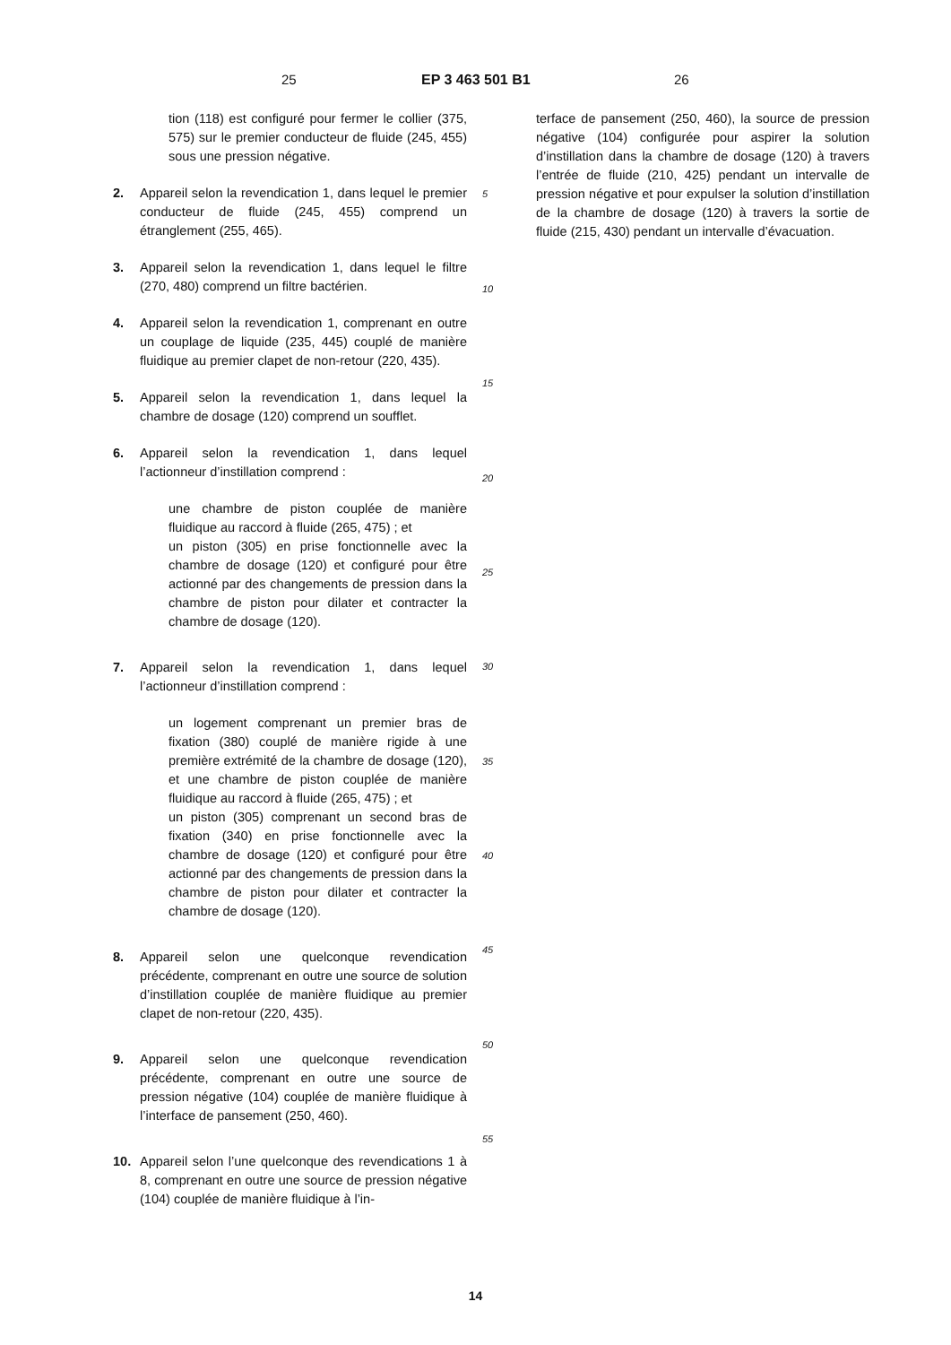25 EP 3 463 501 B1 26
tion (118) est configuré pour fermer le collier (375, 575) sur le premier conducteur de fluide (245, 455) sous une pression négative.
2. Appareil selon la revendication 1, dans lequel le premier conducteur de fluide (245, 455) comprend un étranglement (255, 465).
3. Appareil selon la revendication 1, dans lequel le filtre (270, 480) comprend un filtre bactérien.
4. Appareil selon la revendication 1, comprenant en outre un couplage de liquide (235, 445) couplé de manière fluidique au premier clapet de non-retour (220, 435).
5. Appareil selon la revendication 1, dans lequel la chambre de dosage (120) comprend un soufflet.
6. Appareil selon la revendication 1, dans lequel l’actionneur d’instillation comprend :
une chambre de piston couplée de manière fluidique au raccord à fluide (265, 475) ; et
un piston (305) en prise fonctionnelle avec la chambre de dosage (120) et configuré pour être actionné par des changements de pression dans la chambre de piston pour dilater et contracter la chambre de dosage (120).
7. Appareil selon la revendication 1, dans lequel l’actionneur d’instillation comprend :
un logement comprenant un premier bras de fixation (380) couplé de manière rigide à une première extrémité de la chambre de dosage (120), et une chambre de piston couplée de manière fluidique au raccord à fluide (265, 475) ; et
un piston (305) comprenant un second bras de fixation (340) en prise fonctionnelle avec la chambre de dosage (120) et configuré pour être actionné par des changements de pression dans la chambre de piston pour dilater et contracter la chambre de dosage (120).
8. Appareil selon une quelconque revendication précédente, comprenant en outre une source de solution d’instillation couplée de manière fluidique au premier clapet de non-retour (220, 435).
9. Appareil selon une quelconque revendication précédente, comprenant en outre une source de pression négative (104) couplée de manière fluidique à l’interface de pansement (250, 460).
10. Appareil selon l’une quelconque des revendications 1 à 8, comprenant en outre une source de pression négative (104) couplée de manière fluidique à l’in-
terface de pansement (250, 460), la source de pression négative (104) configurée pour aspirer la solution d’instillation dans la chambre de dosage (120) à travers l’entrée de fluide (210, 425) pendant un intervalle de pression négative et pour expulser la solution d’instillation de la chambre de dosage (120) à travers la sortie de fluide (215, 430) pendant un intervalle d’évacuation.
5
10
15
20
25
30
35
40
45
50
55
14